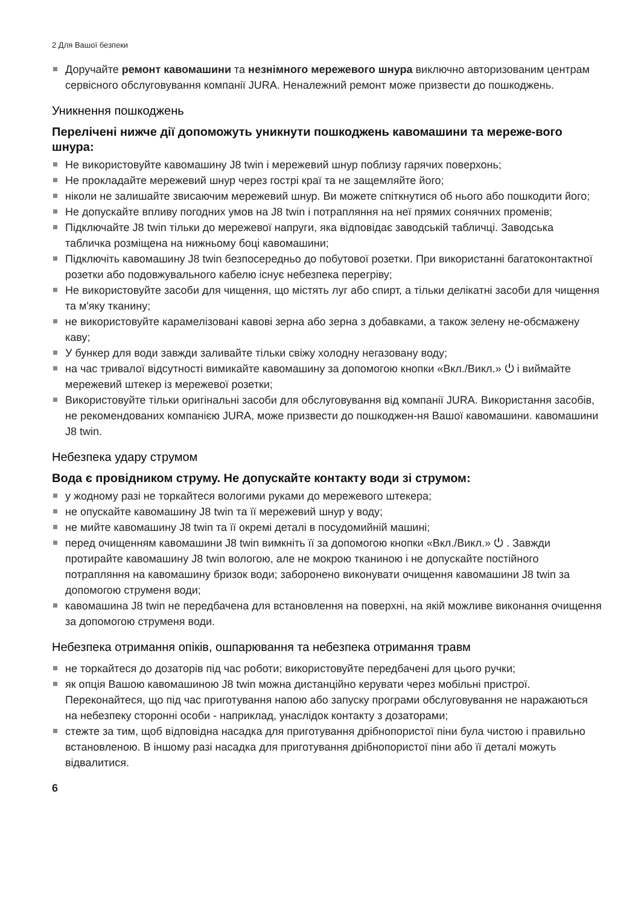2 Для Вашої безпеки
Доручайте ремонт кавомашини та незнімного мережевого шнура виключно авторизованим центрам сервісного обслуговування компанії JURA. Неналежний ремонт може призвести до пошкоджень.
Уникнення пошкоджень
Перелічені нижче дії допоможуть уникнути пошкоджень кавомашини та мереже-вого шнура:
Не використовуйте кавомашину J8 twin і мережевий шнур поблизу гарячих поверхонь;
Не прокладайте мережевий шнур через гострі краї та не защемляйте його;
ніколи не залишайте звисаючим мережевий шнур. Ви можете спіткнутися об нього або пошкодити його;
Не допускайте впливу погодних умов на J8 twin і потрапляння на неї прямих сонячних променів;
Підключайте J8 twin тільки до мережевої напруги, яка відповідає заводській табличці. Заводська табличка розміщена на нижньому боці кавомашини;
Підключіть кавомашину J8 twin безпосередньо до побутової розетки. При використанні багатоконтактної розетки або подовжувального кабелю існує небезпека перегріву;
Не використовуйте засоби для чищення, що містять луг або спирт, а тільки делікатні засоби для чищення та м'яку тканину;
не використовуйте карамелізовані кавові зерна або зерна з добавками, а також зелену не-обсмажену каву;
У бункер для води завжди заливайте тільки свіжу холодну негазовану воду;
на час тривалої відсутності вимикайте кавомашину за допомогою кнопки «Вкл./Викл.» ⏻ і виймайте мережевий штекер із мережевої розетки;
Використовуйте тільки оригінальні засоби для обслуговування від компанії JURA. Використання засобів, не рекомендованих компанією JURA, може призвести до пошкоджен-ня Вашої кавомашини. кавомашини J8 twin.
Небезпека удару струмом
Вода є провідником струму. Не допускайте контакту води зі струмом:
у жодному разі не торкайтеся вологими руками до мережевого штекера;
не опускайте кавомашину J8 twin та її мережевий шнур у воду;
не мийте кавомашину J8 twin та її окремі деталі в посудомийній машині;
перед очищенням кавомашини J8 twin вимкніть її за допомогою кнопки «Вкл./Викл.» ⏻ . Завжди протирайте кавомашину J8 twin вологою, але не мокрою тканиною і не допускайте постійного потрапляння на кавомашину бризок води; заборонено виконувати очищення кавомашини J8 twin за допомогою струменя води;
кавомашина J8 twin не передбачена для встановлення на поверхні, на якій можливе виконання очищення за допомогою струменя води.
Небезпека отримання опіків, ошпарювання та небезпека отримання травм
не торкайтеся до дозаторів під час роботи; використовуйте передбачені для цього ручки;
як опція Вашою кавомашиною J8 twin можна дистанційно керувати через мобільні пристрої. Переконайтеся, що під час приготування напою або запуску програми обслуговування не наражаються на небезпеку сторонні особи - наприклад, унаслідок контакту з дозаторами;
стежте за тим, щоб відповідна насадка для приготування дрібнопористої піни була чистою і правильно встановленою. В іншому разі насадка для приготування дрібнопористої піни або її деталі можуть відвалитися.
6